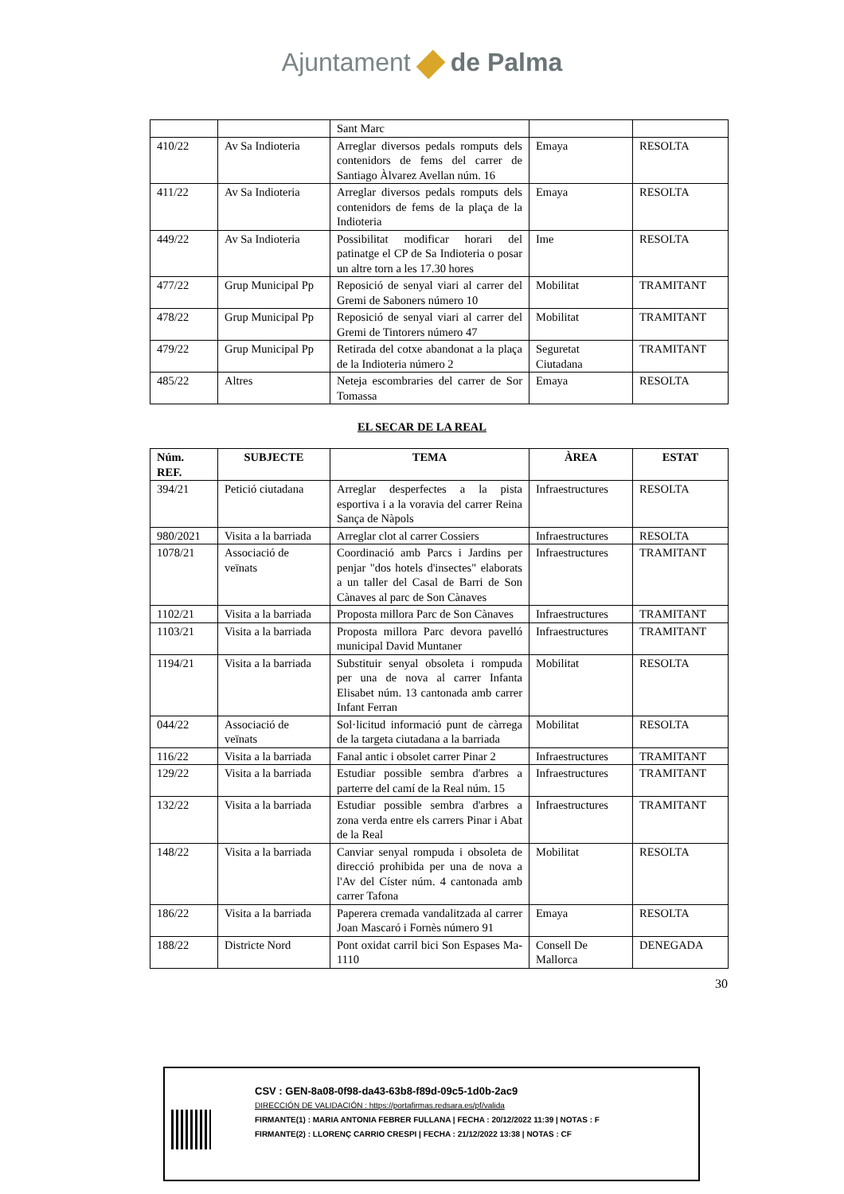Ajuntament de Palma
| | | Sant Marc | | |
| 410/22 | Av Sa Indioteria | Arreglar diversos pedals romputs dels contenidors de fems del carrer de Santiago Àlvarez Avellan núm. 16 | Emaya | RESOLTA |
| 411/22 | Av Sa Indioteria | Arreglar diversos pedals romputs dels contenidors de fems de la plaça de la Indioteria | Emaya | RESOLTA |
| 449/22 | Av Sa Indioteria | Possibilitat modificar horari del patinatge el CP de Sa Indioteria o posar un altre torn a les 17.30 hores | Ime | RESOLTA |
| 477/22 | Grup Municipal Pp | Reposició de senyal viari al carrer del Gremi de Saboners número 10 | Mobilitat | TRAMITANT |
| 478/22 | Grup Municipal Pp | Reposició de senyal viari al carrer del Gremi de Tintorers número 47 | Mobilitat | TRAMITANT |
| 479/22 | Grup Municipal Pp | Retirada del cotxe abandonat a la plaça de la Indioteria número 2 | Seguretat Ciutadana | TRAMITANT |
| 485/22 | Altres | Neteja escombraries del carrer de Sor Tomassa | Emaya | RESOLTA |
EL SECAR DE LA REAL
| Núm. REF. | SUBJECTE | TEMA | ÀREA | ESTAT |
| --- | --- | --- | --- | --- |
| 394/21 | Petició ciutadana | Arreglar desperfectes a la pista esportiva i a la voravia del carrer Reina Sança de Nàpols | Infraestructures | RESOLTA |
| 980/2021 | Visita a la barriada | Arreglar clot al carrer Cossiers | Infraestructures | RESOLTA |
| 1078/21 | Associació de veïnats | Coordinació amb Parcs i Jardins per penjar "dos hotels d'insectes" elaborats a un taller del Casal de Barri de Son Cànaves al parc de Son Cànaves | Infraestructures | TRAMITANT |
| 1102/21 | Visita a la barriada | Proposta millora Parc de Son Cànaves | Infraestructures | TRAMITANT |
| 1103/21 | Visita a la barriada | Proposta millora Parc devora pavelló municipal David Muntaner | Infraestructures | TRAMITANT |
| 1194/21 | Visita a la barriada | Substituir senyal obsoleta i rompuda per una de nova al carrer Infanta Elisabet núm. 13 cantonada amb carrer Infant Ferran | Mobilitat | RESOLTA |
| 044/22 | Associació de veïnats | Sol·licitud informació punt de càrrega de la targeta ciutadana a la barriada | Mobilitat | RESOLTA |
| 116/22 | Visita a la barriada | Fanal antic i obsolet carrer Pinar 2 | Infraestructures | TRAMITANT |
| 129/22 | Visita a la barriada | Estudiar possible sembra d'arbres a parterre del camí de la Real núm. 15 | Infraestructures | TRAMITANT |
| 132/22 | Visita a la barriada | Estudiar possible sembra d'arbres a zona verda entre els carrers Pinar i Abat de la Real | Infraestructures | TRAMITANT |
| 148/22 | Visita a la barriada | Canviar senyal rompuda i obsoleta de direcció prohibida per una de nova a l'Av del Císter núm. 4 cantonada amb carrer Tafona | Mobilitat | RESOLTA |
| 186/22 | Visita a la barriada | Paperera cremada vandalitzada al carrer Joan Mascaró i Fornès número 91 | Emaya | RESOLTA |
| 188/22 | Districte Nord | Pont oxidat carril bici Son Espases Ma-1110 | Consell De Mallorca | DENEGADA |
30
CSV : GEN-8a08-0f98-da43-63b8-f89d-09c5-1d0b-2ac9
DIRECCIÓN DE VALIDACIÓN : https://portafirmas.redsara.es/pf/valida
FIRMANTE(1) : MARIA ANTONIA FEBRER FULLANA | FECHA : 20/12/2022 11:39 | NOTAS : F
FIRMANTE(2) : LLORENÇ CARRIO CRESPI | FECHA : 21/12/2022 13:38 | NOTAS : CF